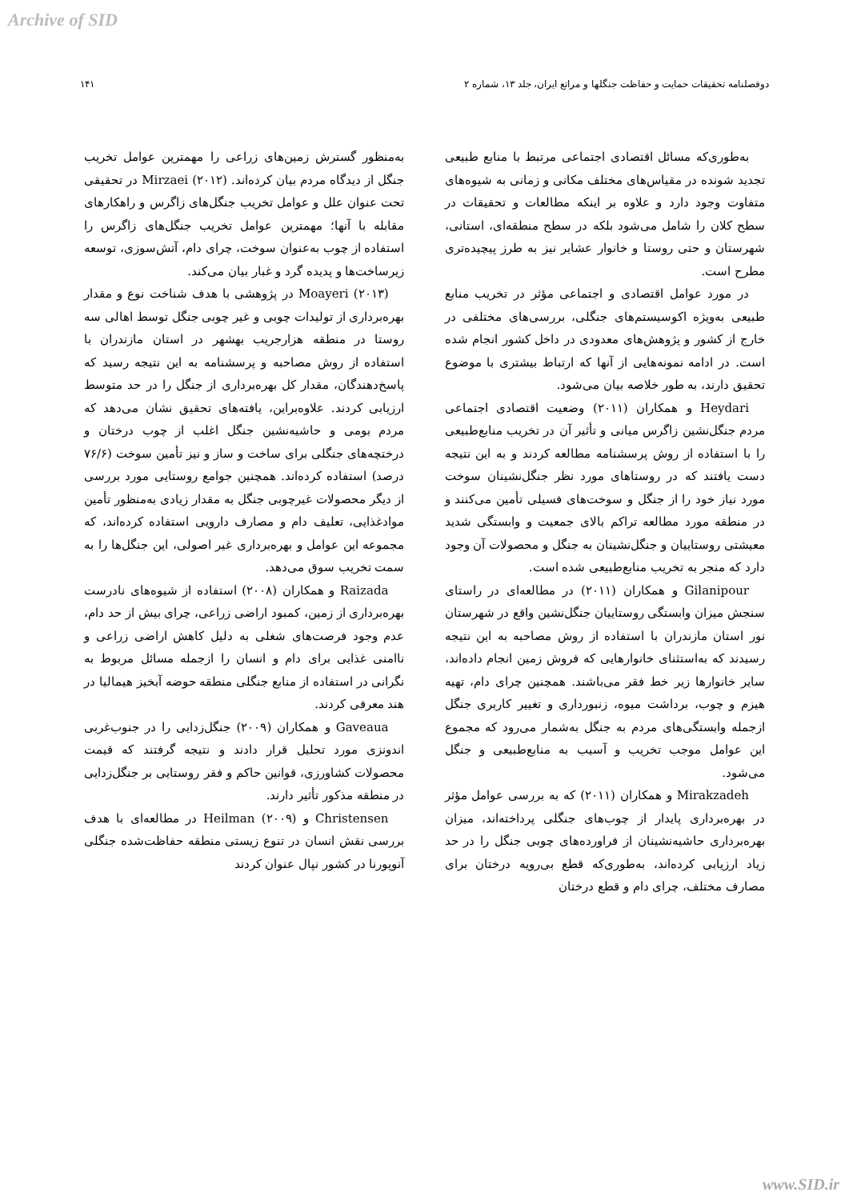Archive of SID
دوفصلنامه تحقیقات حمایت و حفاظت جنگلها و مراتع ایران، جلد ۱۳، شماره ۲ ۱۴۱
به‌طوری‌که مسائل اقتصادی اجتماعی مرتبط با منابع طبیعی تجدید شونده در مقیاس‌های مختلف مکانی و زمانی به شیوه‌های متفاوت وجود دارد و علاوه بر اینکه مطالعات و تحقیقات در سطح کلان را شامل می‌شود بلکه در سطح منطقه‌ای، استانی، شهرستان و حتی روستا و خانوار عشایر نیز به طرز پیچیده‌تری مطرح است.
در مورد عوامل اقتصادی و اجتماعی مؤثر در تخریب منابع طبیعی به‌ویژه اکوسیستم‌های جنگلی، بررسی‌های مختلفی در خارج از کشور و پژوهش‌های معدودی در داخل کشور انجام شده است. در ادامه نمونه‌هایی از آنها که ارتباط بیشتری با موضوع تحقیق دارند، به طور خلاصه بیان می‌شود.
Heydari و همکاران (۲۰۱۱) وضعیت اقتصادی اجتماعی مردم جنگل‌نشین زاگرس میانی و تأثیر آن در تخریب منابع‌طبیعی را با استفاده از روش پرسشنامه مطالعه کردند و به این نتیجه دست یافتند که در روستاهای مورد نظر جنگل‌نشینان سوخت مورد نیاز خود را از جنگل و سوخت‌های فسیلی تأمین می‌کنند و در منطقه مورد مطالعه تراکم بالای جمعیت و وابستگی شدید معیشتی روستاییان و جنگل‌نشینان به جنگل و محصولات آن وجود دارد که منجر به تخریب منابع‌طبیعی شده است.
Gilanipour و همکاران (۲۰۱۱) در مطالعه‌ای در راستای سنجش میزان وابستگی روستاییان جنگل‌نشین واقع در شهرستان نور استان مازندران با استفاده از روش مصاحبه به این نتیجه رسیدند که به‌استثنای خانوارهایی که فروش زمین انجام داده‌اند، سایر خانوارها زیر خط فقر می‌باشند. همچنین چرای دام، تهیه هیزم و چوب، برداشت میوه، زنبورداری و تغییر کاربری جنگل ازجمله وابستگی‌های مردم به جنگل به‌شمار می‌رود که مجموع این عوامل موجب تخریب و آسیب به منابع‌طبیعی و جنگل می‌شود.
Mirakzadeh و همکاران (۲۰۱۱) که به بررسی عوامل مؤثر در بهره‌برداری پایدار از چوب‌های جنگلی پرداخته‌اند، میزان بهره‌برداری حاشیه‌نشینان از فراورده‌های چوبی جنگل را در حد زیاد ارزیابی کرده‌اند، به‌طوری‌که قطع بی‌رویه درختان برای مصارف مختلف، چرای دام و قطع درختان
به‌منظور گسترش زمین‌های زراعی را مهمترین عوامل تخریب جنگل از دیدگاه مردم بیان کرده‌اند. Mirzaei (۲۰۱۲) در تحقیقی تحت عنوان علل و عوامل تخریب جنگل‌های زاگرس و راهکارهای مقابله با آنها؛ مهمترین عوامل تخریب جنگل‌های زاگرس را استفاده از چوب به‌عنوان سوخت، چرای دام، آتش‌سوزی، توسعه زیرساخت‌ها و پدیده گرد و غبار بیان می‌کند.
Moayeri (۲۰۱۳) در پژوهشی با هدف شناخت نوع و مقدار بهره‌برداری از تولیدات چوبی و غیر چوبی جنگل توسط اهالی سه روستا در منطقه هزارجریب بهشهر در استان مازندران با استفاده از روش مصاحبه و پرسشنامه به این نتیجه رسید که پاسخ‌دهندگان، مقدار کل بهره‌برداری از جنگل را در حد متوسط ارزیابی کردند. علاوه‌براین، یافته‌های تحقیق نشان می‌دهد که مردم بومی و حاشیه‌نشین جنگل اغلب از چوب درختان و درختچه‌های جنگلی برای ساخت و ساز و نیز تأمین سوخت (۷۶/۶ درصد) استفاده کرده‌اند. همچنین جوامع روستایی مورد بررسی از دیگر محصولات غیرچوبی جنگل به مقدار زیادی به‌منظور تأمین موادغذایی، تعلیف دام و مصارف دارویی استفاده کرده‌اند، که مجموعه این عوامل و بهره‌برداری غیر اصولی، این جنگل‌ها را به سمت تخریب سوق می‌دهد.
Raizada و همکاران (۲۰۰۸) استفاده از شیوه‌های نادرست بهره‌برداری از زمین، کمبود اراضی زراعی، چرای بیش از حد دام، عدم وجود فرصت‌های شغلی به دلیل کاهش اراضی زراعی و ناامنی غذایی برای دام و انسان را ازجمله مسائل مربوط به نگرانی در استفاده از منابع جنگلی منطقه حوضه آبخیز هیمالیا در هند معرفی کردند.
Gaveaua و همکاران (۲۰۰۹) جنگل‌زدایی را در جنوب‌غربی اندونزی مورد تحلیل قرار دادند و نتیجه گرفتند که قیمت محصولات کشاورزی، قوانین حاکم و فقر روستایی بر جنگل‌زدایی در منطقه مذکور تأثیر دارند.
Christensen و Heilman (۲۰۰۹) در مطالعه‌ای با هدف بررسی نقش انسان در تنوع زیستی منطقه حفاظت‌شده جنگلی آنوپورنا در کشور نپال عنوان کردند
www.SID.ir